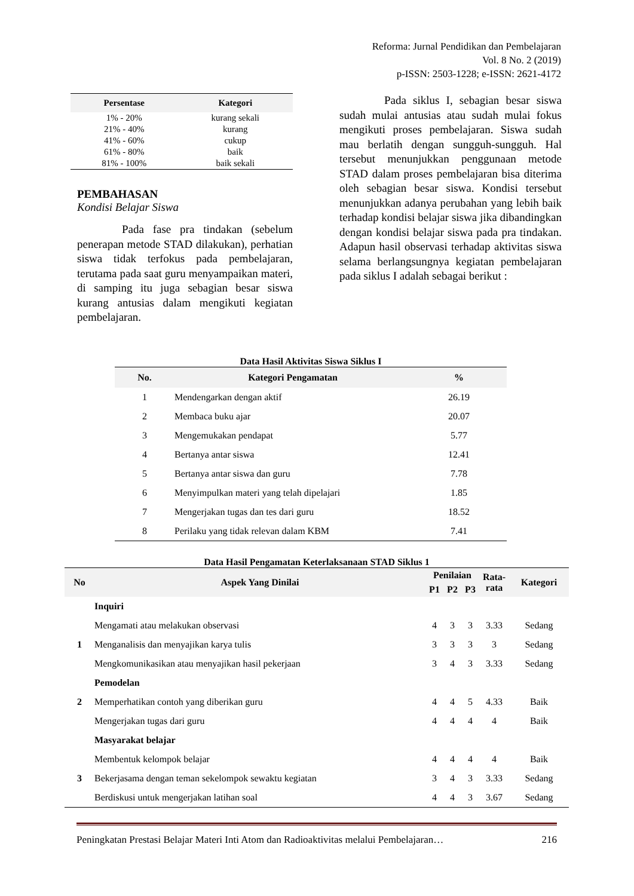Reforma: Jurnal Pendidikan dan Pembelajaran
Vol. 8 No. 2 (2019)
p-ISSN: 2503-1228; e-ISSN: 2621-4172
| Persentase | Kategori |
| --- | --- |
| 1% - 20% | kurang sekali |
| 21% - 40% | kurang |
| 41% - 60% | cukup |
| 61% - 80% | baik |
| 81% - 100% | baik sekali |
PEMBAHASAN
Kondisi Belajar Siswa
Pada fase pra tindakan (sebelum penerapan metode STAD dilakukan), perhatian siswa tidak terfokus pada pembelajaran, terutama pada saat guru menyampaikan materi, di samping itu juga sebagian besar siswa kurang antusias dalam mengikuti kegiatan pembelajaran.
Pada siklus I, sebagian besar siswa sudah mulai antusias atau sudah mulai fokus mengikuti proses pembelajaran. Siswa sudah mau berlatih dengan sungguh-sungguh. Hal tersebut menunjukkan penggunaan metode STAD dalam proses pembelajaran bisa diterima oleh sebagian besar siswa. Kondisi tersebut menunjukkan adanya perubahan yang lebih baik terhadap kondisi belajar siswa jika dibandingkan dengan kondisi belajar siswa pada pra tindakan. Adapun hasil observasi terhadap aktivitas siswa selama berlangsungnya kegiatan pembelajaran pada siklus I adalah sebagai berikut :
Data Hasil Aktivitas Siswa Siklus I
| No. | Kategori Pengamatan | % |
| --- | --- | --- |
| 1 | Mendengarkan dengan aktif | 26.19 |
| 2 | Membaca buku ajar | 20.07 |
| 3 | Mengemukakan pendapat | 5.77 |
| 4 | Bertanya antar siswa | 12.41 |
| 5 | Bertanya antar siswa dan guru | 7.78 |
| 6 | Menyimpulkan materi yang telah dipelajari | 1.85 |
| 7 | Mengerjakan tugas dan tes dari guru | 18.52 |
| 8 | Perilaku yang tidak relevan dalam KBM | 7.41 |
Data Hasil Pengamatan Keterlaksanaan STAD Siklus 1
| No | Aspek Yang Dinilai | Penilaian | | | Rata- rata | Kategori |
| --- | --- | --- | --- | --- | --- | --- |
| | | P1 | P2 | P3 | | |
| | Inquiri | | | | | |
| 1 | Mengamati atau melakukan observasi | 4 | 3 | 3 | 3.33 | Sedang |
| | Menganalisis dan menyajikan karya tulis | 3 | 3 | 3 | 3 | Sedang |
| | Mengkomunikasikan atau menyajikan hasil pekerjaan | 3 | 4 | 3 | 3.33 | Sedang |
| | Pemodelan | | | | | |
| 2 | Memperhatikan contoh yang diberikan guru | 4 | 4 | 5 | 4.33 | Baik |
| | Mengerjakan tugas dari guru | 4 | 4 | 4 | 4 | Baik |
| | Masyarakat belajar | | | | | |
| 3 | Membentuk kelompok belajar | 4 | 4 | 4 | 4 | Baik |
| | Bekerjasama dengan teman sekelompok sewaktu kegiatan | 3 | 4 | 3 | 3.33 | Sedang |
| | Berdiskusi untuk mengerjakan latihan soal | 4 | 4 | 3 | 3.67 | Sedang |
Peningkatan Prestasi Belajar Materi Inti Atom dan Radioaktivitas melalui Pembelajaran… 216